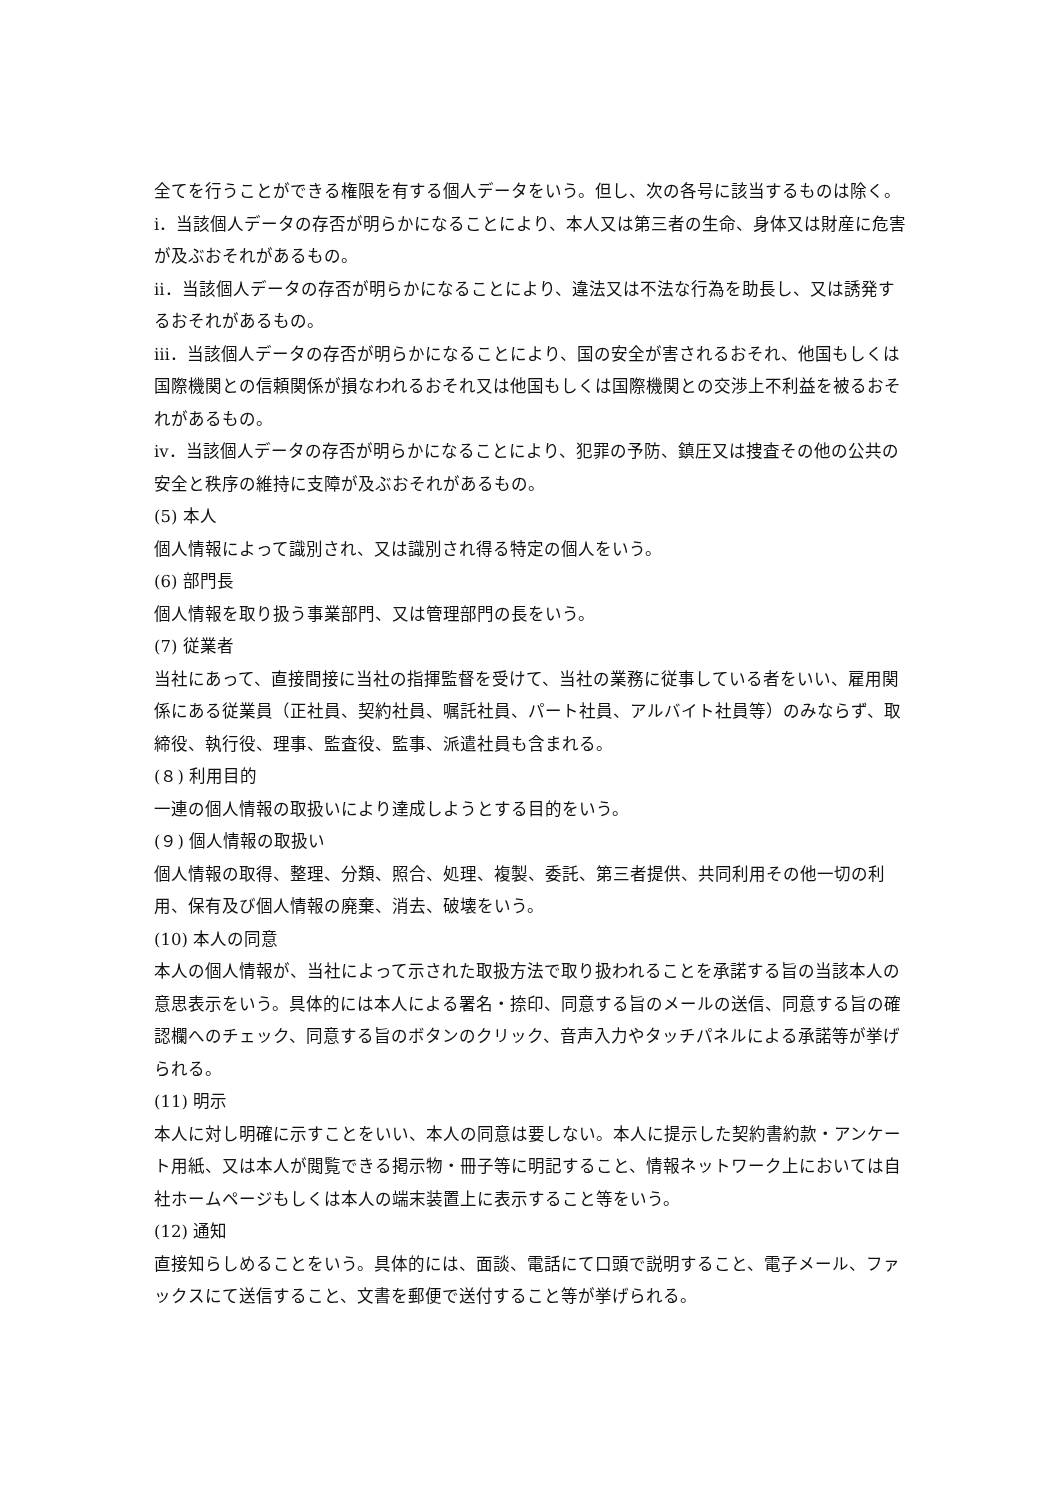全てを行うことができる権限を有する個人データをいう。但し、次の各号に該当するものは除く。
ⅰ．当該個人データの存否が明らかになることにより、本人又は第三者の生命、身体又は財産に危害が及ぶおそれがあるもの。
ⅱ．当該個人データの存否が明らかになることにより、違法又は不法な行為を助長し、又は誘発するおそれがあるもの。
ⅲ．当該個人データの存否が明らかになることにより、国の安全が害されるおそれ、他国もしくは国際機関との信頼関係が損なわれるおそれ又は他国もしくは国際機関との交渉上不利益を被るおそれがあるもの。
ⅳ．当該個人データの存否が明らかになることにより、犯罪の予防、鎮圧又は捜査その他の公共の安全と秩序の維持に支障が及ぶおそれがあるもの。
(5) 本人
個人情報によって識別され、又は識別され得る特定の個人をいう。
(6) 部門長
個人情報を取り扱う事業部門、又は管理部門の長をいう。
(7) 従業者
当社にあって、直接間接に当社の指揮監督を受けて、当社の業務に従事している者をいい、雇用関係にある従業員（正社員、契約社員、嘱託社員、パート社員、アルバイト社員等）のみならず、取締役、執行役、理事、監査役、監事、派遣社員も含まれる。
(８) 利用目的
一連の個人情報の取扱いにより達成しようとする目的をいう。
(９) 個人情報の取扱い
個人情報の取得、整理、分類、照合、処理、複製、委託、第三者提供、共同利用その他一切の利用、保有及び個人情報の廃棄、消去、破壊をいう。
(10) 本人の同意
本人の個人情報が、当社によって示された取扱方法で取り扱われることを承諾する旨の当該本人の意思表示をいう。具体的には本人による署名・捺印、同意する旨のメールの送信、同意する旨の確認欄へのチェック、同意する旨のボタンのクリック、音声入力やタッチパネルによる承諾等が挙げられる。
(11) 明示
本人に対し明確に示すことをいい、本人の同意は要しない。本人に提示した契約書約款・アンケート用紙、又は本人が閲覧できる掲示物・冊子等に明記すること、情報ネットワーク上においては自社ホームページもしくは本人の端末装置上に表示すること等をいう。
(12) 通知
直接知らしめることをいう。具体的には、面談、電話にて口頭で説明すること、電子メール、ファックスにて送信すること、文書を郵便で送付すること等が挙げられる。